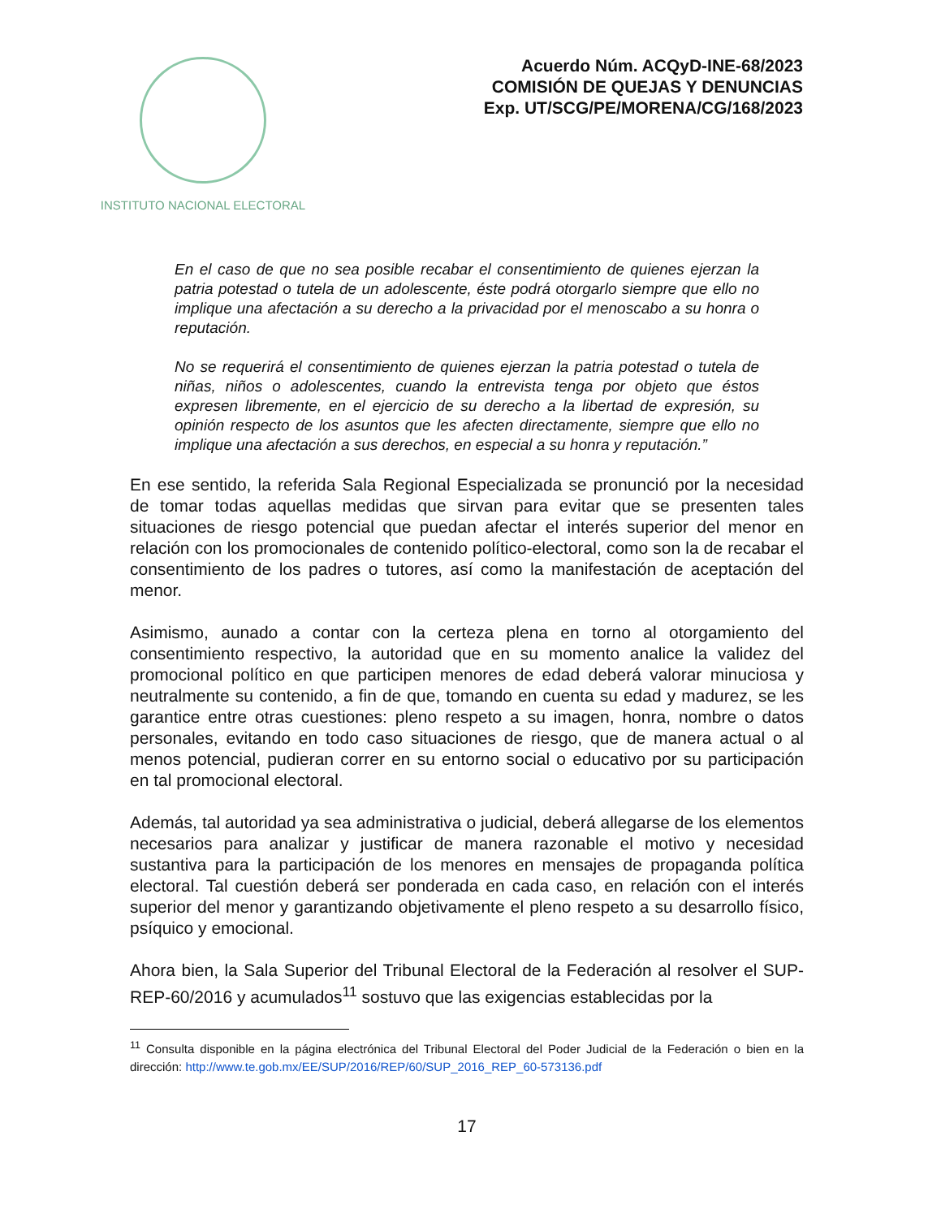INSTITUTO NACIONAL ELECTORAL
Acuerdo Núm. ACQyD-INE-68/2023
COMISIÓN DE QUEJAS Y DENUNCIAS
Exp. UT/SCG/PE/MORENA/CG/168/2023
En el caso de que no sea posible recabar el consentimiento de quienes ejerzan la patria potestad o tutela de un adolescente, éste podrá otorgarlo siempre que ello no implique una afectación a su derecho a la privacidad por el menoscabo a su honra o reputación.
No se requerirá el consentimiento de quienes ejerzan la patria potestad o tutela de niñas, niños o adolescentes, cuando la entrevista tenga por objeto que éstos expresen libremente, en el ejercicio de su derecho a la libertad de expresión, su opinión respecto de los asuntos que les afecten directamente, siempre que ello no implique una afectación a sus derechos, en especial a su honra y reputación.”
En ese sentido, la referida Sala Regional Especializada se pronunció por la necesidad de tomar todas aquellas medidas que sirvan para evitar que se presenten tales situaciones de riesgo potencial que puedan afectar el interés superior del menor en relación con los promocionales de contenido político-electoral, como son la de recabar el consentimiento de los padres o tutores, así como la manifestación de aceptación del menor.
Asimismo, aunado a contar con la certeza plena en torno al otorgamiento del consentimiento respectivo, la autoridad que en su momento analice la validez del promocional político en que participen menores de edad deberá valorar minuciosa y neutralmente su contenido, a fin de que, tomando en cuenta su edad y madurez, se les garantice entre otras cuestiones: pleno respeto a su imagen, honra, nombre o datos personales, evitando en todo caso situaciones de riesgo, que de manera actual o al menos potencial, pudieran correr en su entorno social o educativo por su participación en tal promocional electoral.
Además, tal autoridad ya sea administrativa o judicial, deberá allegarse de los elementos necesarios para analizar y justificar de manera razonable el motivo y necesidad sustantiva para la participación de los menores en mensajes de propaganda política electoral. Tal cuestión deberá ser ponderada en cada caso, en relación con el interés superior del menor y garantizando objetivamente el pleno respeto a su desarrollo físico, psíquico y emocional.
Ahora bien, la Sala Superior del Tribunal Electoral de la Federación al resolver el SUP-REP-60/2016 y acumulados<sup>11</sup> sostuvo que las exigencias establecidas por la
<sup>11</sup> Consulta disponible en la página electrónica del Tribunal Electoral del Poder Judicial de la Federación o bien en la dirección: http://www.te.gob.mx/EE/SUP/2016/REP/60/SUP_2016_REP_60-573136.pdf
17